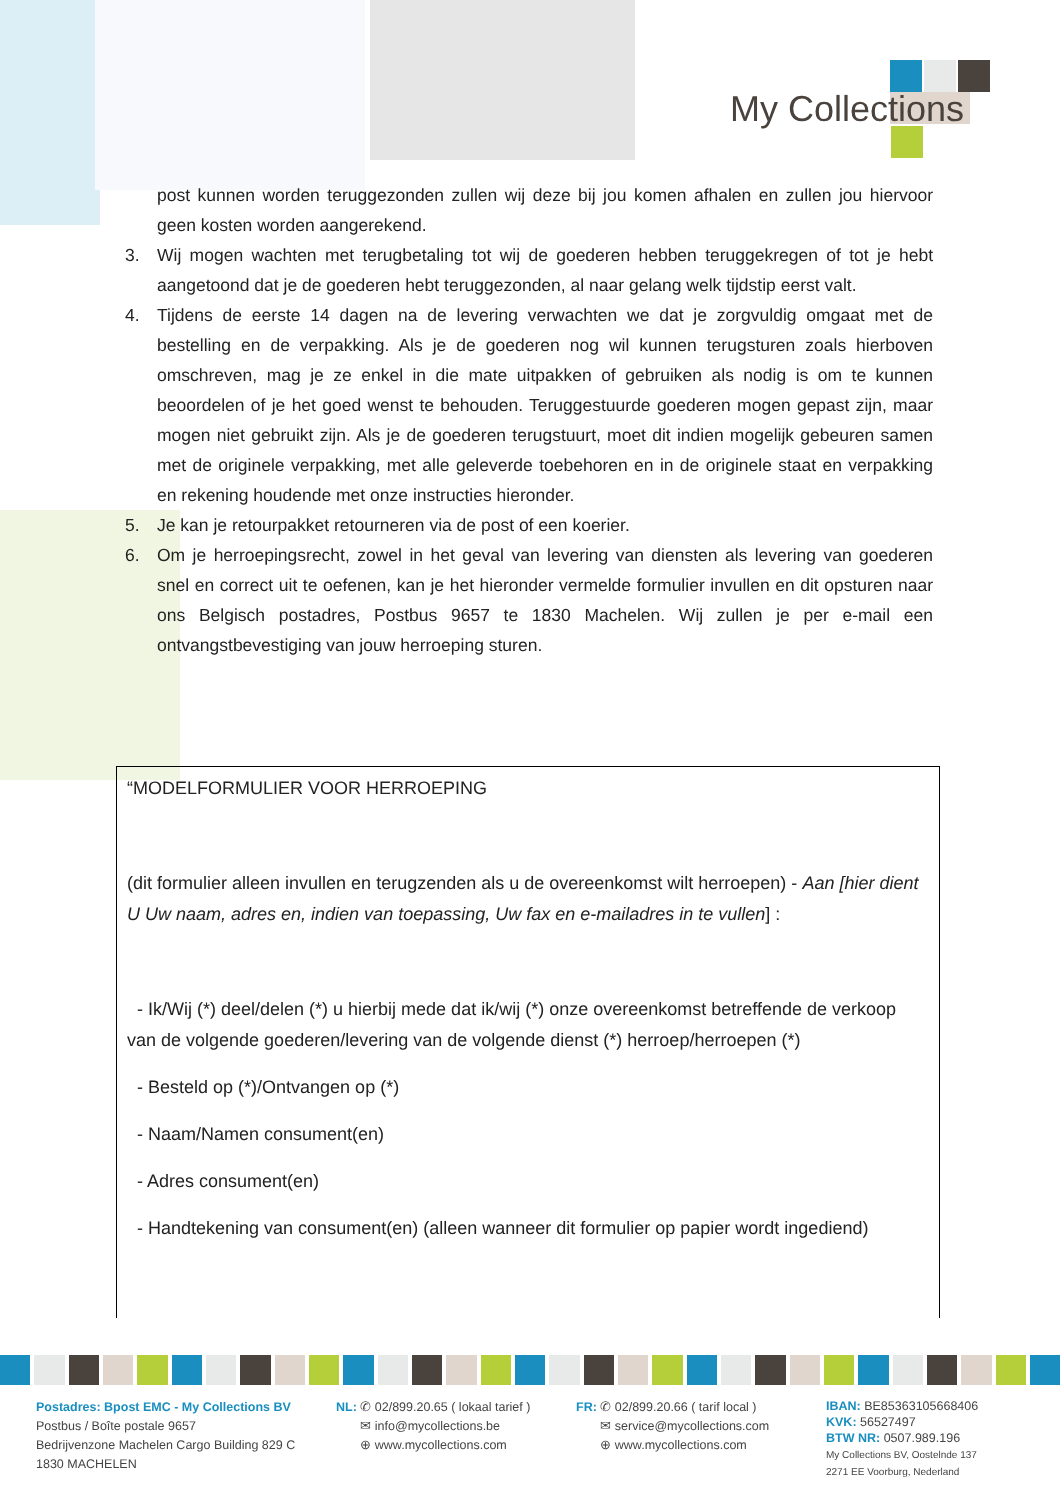My Collections
post kunnen worden teruggezonden zullen wij deze bij jou komen afhalen en zullen jou hiervoor geen kosten worden aangerekend.
3. Wij mogen wachten met terugbetaling tot wij de goederen hebben teruggekregen of tot je hebt aangetoond dat je de goederen hebt teruggezonden, al naar gelang welk tijdstip eerst valt.
4. Tijdens de eerste 14 dagen na de levering verwachten we dat je zorgvuldig omgaat met de bestelling en de verpakking. Als je de goederen nog wil kunnen terugsturen zoals hierboven omschreven, mag je ze enkel in die mate uitpakken of gebruiken als nodig is om te kunnen beoordelen of je het goed wenst te behouden. Teruggestuurde goederen mogen gepast zijn, maar mogen niet gebruikt zijn. Als je de goederen terugstuurt, moet dit indien mogelijk gebeuren samen met de originele verpakking, met alle geleverde toebehoren en in de originele staat en verpakking en rekening houdende met onze instructies hieronder.
5. Je kan je retourpakket retourneren via de post of een koerier.
6. Om je herroepingsrecht, zowel in het geval van levering van diensten als levering van goederen snel en correct uit te oefenen, kan je het hieronder vermelde formulier invullen en dit opsturen naar ons Belgisch postadres, Postbus 9657 te 1830 Machelen. Wij zullen je per e-mail een ontvangstbevestiging van jouw herroeping sturen.
“MODELFORMULIER VOOR HERROEPING
(dit formulier alleen invullen en terugzenden als u de overeenkomst wilt herroepen) - Aan [hier dient U Uw naam, adres en, indien van toepassing, Uw fax en e-mailadres in te vullen] :
- Ik/Wij (*) deel/delen (*) u hierbij mede dat ik/wij (*) onze overeenkomst betreffende de verkoop van de volgende goederen/levering van de volgende dienst (*) herroep/herroepen (*)
- Besteld op (*)/Ontvangen op (*)
- Naam/Namen consument(en)
- Adres consument(en)
- Handtekening van consument(en) (alleen wanneer dit formulier op papier wordt ingediend)
Postadres: Bpost EMC - My Collections BV
Postbus / Boîte postale 9657
Bedrijvenzone Machelen Cargo Building 829 C
1830 MACHELEN
NL: ✆ 02/899.20.65 ( lokaal tarief )
✉ info@mycollections.be
⊕ www.mycollections.com
FR: ✆ 02/899.20.66 ( tarif local )
✉ service@mycollections.com
⊕ www.mycollections.com
IBAN: BE85363105668406
KVK: 56527497
BTW NR: 0507.989.196
My Collections BV, Oostelnde 137
2271 EE Voorburg, Nederland